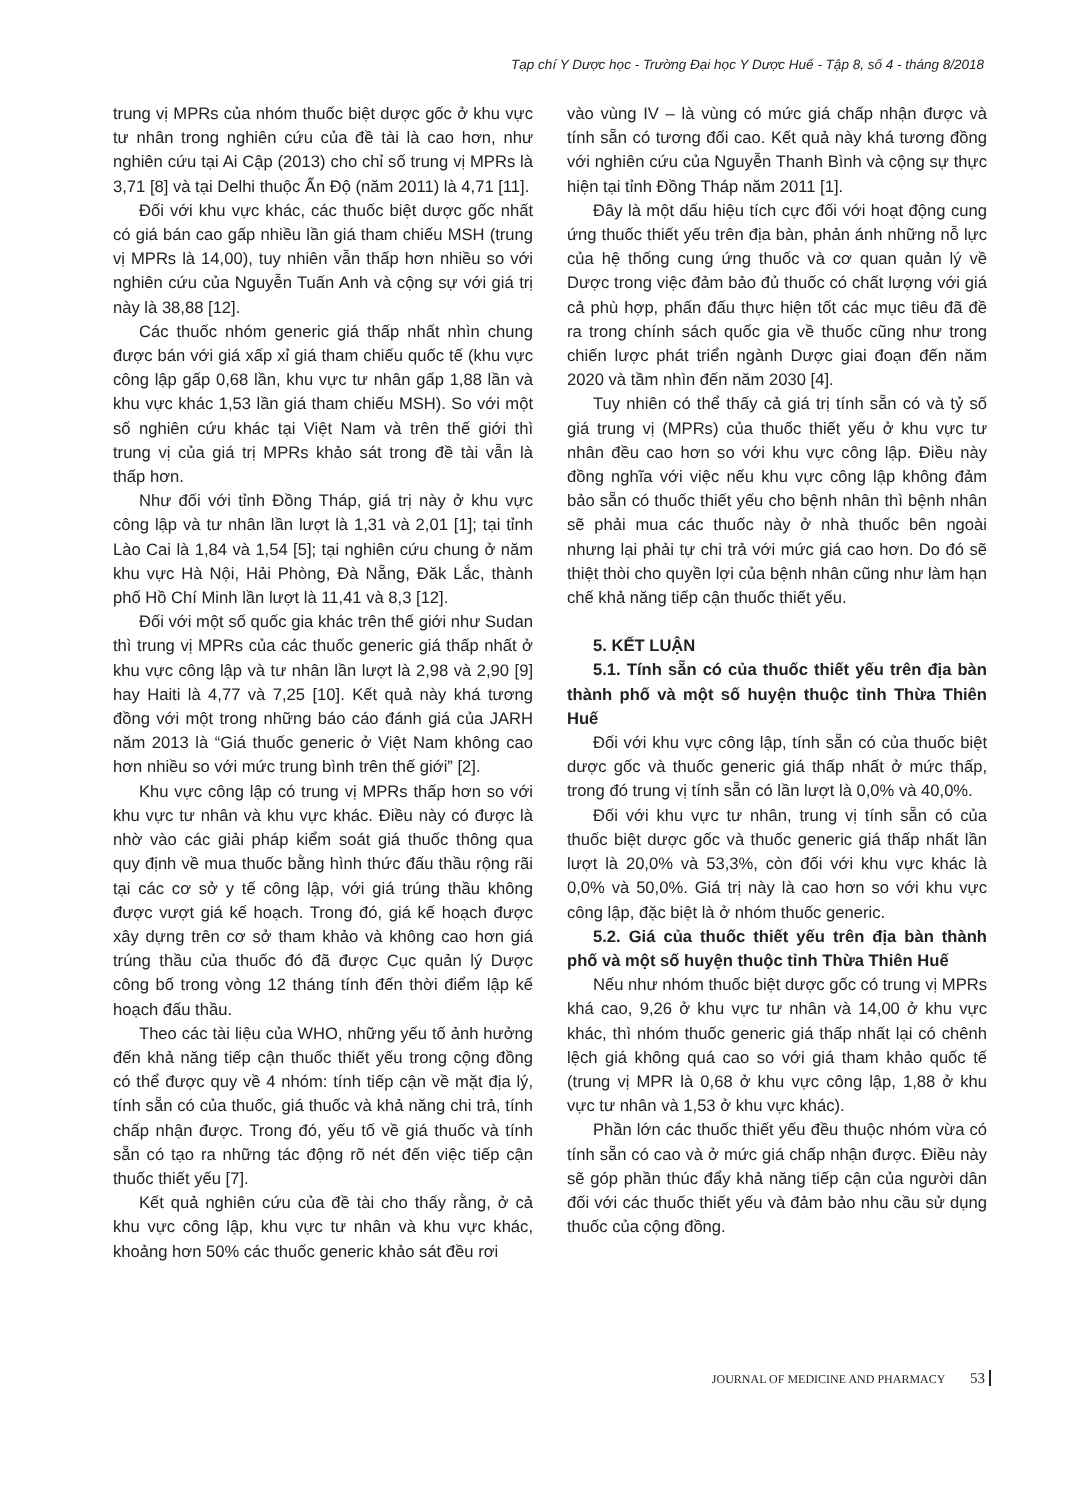Tạp chí Y Dược học - Trường Đại học Y Dược Huế - Tập 8, số 4 - tháng 8/2018
trung vị MPRs của nhóm thuốc biệt dược gốc ở khu vực tư nhân trong nghiên cứu của đề tài là cao hơn, như nghiên cứu tại Ai Cập (2013) cho chỉ số trung vị MPRs là 3,71 [8] và tại Delhi thuộc Ấn Độ (năm 2011) là 4,71 [11].
Đối với khu vực khác, các thuốc biệt dược gốc nhất có giá bán cao gấp nhiều lần giá tham chiếu MSH (trung vị MPRs là 14,00), tuy nhiên vẫn thấp hơn nhiều so với nghiên cứu của Nguyễn Tuấn Anh và cộng sự với giá trị này là 38,88 [12].
Các thuốc nhóm generic giá thấp nhất nhìn chung được bán với giá xấp xỉ giá tham chiếu quốc tế (khu vực công lập gấp 0,68 lần, khu vực tư nhân gấp 1,88 lần và khu vực khác 1,53 lần giá tham chiếu MSH). So với một số nghiên cứu khác tại Việt Nam và trên thế giới thì trung vị của giá trị MPRs khảo sát trong đề tài vẫn là thấp hơn.
Như đối với tỉnh Đồng Tháp, giá trị này ở khu vực công lập và tư nhân lần lượt là 1,31 và 2,01 [1]; tại tỉnh Lào Cai là 1,84 và 1,54 [5]; tại nghiên cứu chung ở năm khu vực Hà Nội, Hải Phòng, Đà Nẵng, Đăk Lắc, thành phố Hồ Chí Minh lần lượt là 11,41 và 8,3 [12].
Đối với một số quốc gia khác trên thế giới như Sudan thì trung vị MPRs của các thuốc generic giá thấp nhất ở khu vực công lập và tư nhân lần lượt là 2,98 và 2,90 [9] hay Haiti là 4,77 và 7,25 [10]. Kết quả này khá tương đồng với một trong những báo cáo đánh giá của JARH năm 2013 là “Giá thuốc generic ở Việt Nam không cao hơn nhiều so với mức trung bình trên thế giới” [2].
Khu vực công lập có trung vị MPRs thấp hơn so với khu vực tư nhân và khu vực khác. Điều này có được là nhờ vào các giải pháp kiểm soát giá thuốc thông qua quy định về mua thuốc bằng hình thức đấu thầu rộng rãi tại các cơ sở y tế công lập, với giá trúng thầu không được vượt giá kế hoạch. Trong đó, giá kế hoạch được xây dựng trên cơ sở tham khảo và không cao hơn giá trúng thầu của thuốc đó đã được Cục quản lý Dược công bố trong vòng 12 tháng tính đến thời điểm lập kế hoạch đấu thầu.
Theo các tài liệu của WHO, những yếu tố ảnh hưởng đến khả năng tiếp cận thuốc thiết yếu trong cộng đồng có thể được quy về 4 nhóm: tính tiếp cận về mặt địa lý, tính sẵn có của thuốc, giá thuốc và khả năng chi trả, tính chấp nhận được. Trong đó, yếu tố về giá thuốc và tính sẵn có tạo ra những tác động rõ nét đến việc tiếp cận thuốc thiết yếu [7].
Kết quả nghiên cứu của đề tài cho thấy rằng, ở cả khu vực công lập, khu vực tư nhân và khu vực khác, khoảng hơn 50% các thuốc generic khảo sát đều rơi
vào vùng IV – là vùng có mức giá chấp nhận được và tính sẵn có tương đối cao. Kết quả này khá tương đồng với nghiên cứu của Nguyễn Thanh Bình và cộng sự thực hiện tại tỉnh Đồng Tháp năm 2011 [1].
Đây là một dấu hiệu tích cực đối với hoạt động cung ứng thuốc thiết yếu trên địa bàn, phản ánh những nỗ lực của hệ thống cung ứng thuốc và cơ quan quản lý về Dược trong việc đảm bảo đủ thuốc có chất lượng với giá cả phù hợp, phấn đấu thực hiện tốt các mục tiêu đã đề ra trong chính sách quốc gia về thuốc cũng như trong chiến lược phát triển ngành Dược giai đoạn đến năm 2020 và tầm nhìn đến năm 2030 [4].
Tuy nhiên có thể thấy cả giá trị tính sẵn có và tỷ số giá trung vị (MPRs) của thuốc thiết yếu ở khu vực tư nhân đều cao hơn so với khu vực công lập. Điều này đồng nghĩa với việc nếu khu vực công lập không đảm bảo sẵn có thuốc thiết yếu cho bệnh nhân thì bệnh nhân sẽ phải mua các thuốc này ở nhà thuốc bên ngoài nhưng lại phải tự chi trả với mức giá cao hơn. Do đó sẽ thiệt thòi cho quyền lợi của bệnh nhân cũng như làm hạn chế khả năng tiếp cận thuốc thiết yếu.
5. KẾT LUẬN
5.1. Tính sẵn có của thuốc thiết yếu trên địa bàn thành phố và một số huyện thuộc tỉnh Thừa Thiên Huế
Đối với khu vực công lập, tính sẵn có của thuốc biệt dược gốc và thuốc generic giá thấp nhất ở mức thấp, trong đó trung vị tính sẵn có lần lượt là 0,0% và 40,0%.
Đối với khu vực tư nhân, trung vị tính sẵn có của thuốc biệt dược gốc và thuốc generic giá thấp nhất lần lượt là 20,0% và 53,3%, còn đối với khu vực khác là 0,0% và 50,0%. Giá trị này là cao hơn so với khu vực công lập, đặc biệt là ở nhóm thuốc generic.
5.2. Giá của thuốc thiết yếu trên địa bàn thành phố và một số huyện thuộc tỉnh Thừa Thiên Huế
Nếu như nhóm thuốc biệt dược gốc có trung vị MPRs khá cao, 9,26 ở khu vực tư nhân và 14,00 ở khu vực khác, thì nhóm thuốc generic giá thấp nhất lại có chênh lệch giá không quá cao so với giá tham khảo quốc tế (trung vị MPR là 0,68 ở khu vực công lập, 1,88 ở khu vực tư nhân và 1,53 ở khu vực khác).
Phần lớn các thuốc thiết yếu đều thuộc nhóm vừa có tính sẵn có cao và ở mức giá chấp nhận được. Điều này sẽ góp phần thúc đẩy khả năng tiếp cận của người dân đối với các thuốc thiết yếu và đảm bảo nhu cầu sử dụng thuốc của cộng đồng.
JOURNAL OF MEDICINE AND PHARMACY 53